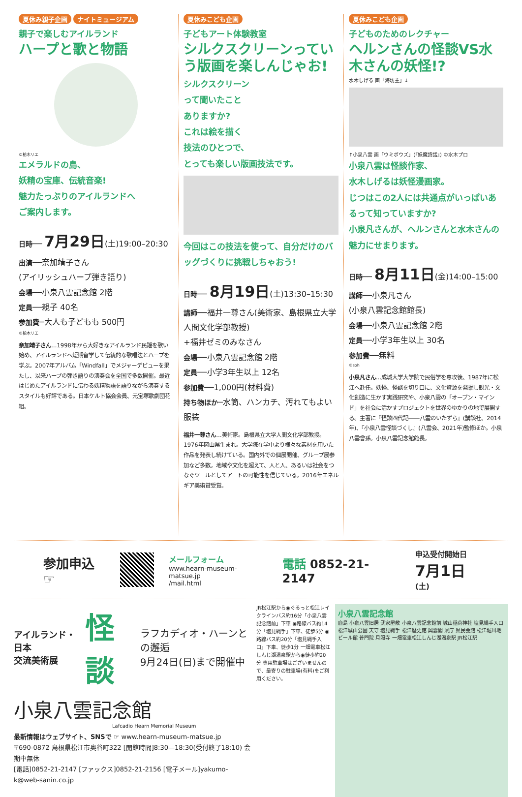夏休み親子企画 ナイトミュージアム
親子で楽しむアイルランド
ハープと歌と物語
©柏木リエ
エメラルドの島、
妖精の宝庫、伝統音楽!
魅力たっぷりのアイルランドへ
ご案内します。
日時── 7月29日(土)19:00–20:30
出演──奈加靖子さん
(アイリッシュハープ弾き語り)
会場──小泉八雲記念館 2階
定員──親子 40名
参加費─大人も子どもも 500円
©柏木リエ
奈加靖子さん…1998年から大好きなアイルランド民謡を歌い始め、アイルランドへ短期留学して伝統的な歌唱法とハープを学ぶ。2007年アルバム「Windfall」でメジャーデビューを果たし、以来ハープの弾き語りの演奏会を全国で多数開催。最近はじめたアイルランドに伝わる妖精物語を語りながら演奏するスタイルも好評である。日本ケルト協会会員、元宝塚歌劇団花組。
夏休みこども企画
子どもアート体験教室
シルクスクリーンっていう版画を楽しんじゃお!
シルクスクリーン
って聞いたこと
ありますか?
これは絵を描く
技法のひとつで、
とっても楽しい版画技法です。
今回はこの技法を使って、自分だけのバッグづくりに挑戦しちゃおう!
日時── 8月19日(土)13:30–15:30
講師──福井一尊さん(美術家、島根県立大学人間文化学部教授)
+福井ゼミのみなさん
会場──小泉八雲記念館 2階
定員──小学3年生以上 12名
参加費──1,000円(材料費)
持ち物ほか─水筒、ハンカチ、汚れてもよい服装
福井一尊さん…美術家。島根県立大学人間文化学部教授。1976年岡山県生まれ。大学院在学中より様々な素材を用いた作品を発表し続けている。国内外での個展開催、グループ展参加など多数。地域や文化を超えて、人と人、あるいは社会をつなぐツールとしてアートの可能性を信じている。2016年エネルギア美術賞受賞。
夏休みこども企画
子どものためのレクチャー
ヘルンさんの怪談VS水木さんの妖怪!?
水木しげる 画「海坊主」↓
↑小泉八雲 画「ウミボウズ」(『妖魔詩話』) ©水木プロ
小泉八雲は怪談作家、
水木しげるは妖怪漫画家。
じつはこの2人には共通点がいっぱいあるって知っていますか?
小泉凡さんが、ヘルンさんと水木さんの魅力にせまります。
日時── 8月11日(金)14:00–15:00
講師──小泉凡さん
(小泉八雲記念館館長)
会場──小泉八雲記念館 2階
定員──小学3年生以上 30名
参加費──無料
©soh
小泉凡さん…成城大学大学院で民俗学を専攻後、1987年に松江へ赴任。妖怪、怪談を切り口に、文化資源を発掘し観光・文化創造に生かす実践研究や、小泉八雲の「オープン・マインド」を社会に活かすプロジェクトを世界のゆかりの地で展開する。主著に『怪談四代記――八雲のいたずら』(講談社、2014年)、『小泉八雲怪談づくし』(八雲会、2021年)監修ほか。小泉八雲曾孫。小泉八雲記念館館長。
参加申込☞
メールフォーム
www.hearn-museum-matsue.jp
/mail.html
電話 0852-21-2147
申込受付開始日
7月1日(土)
アイルランド・日本
交流美術展 怪談 ラフカディオ・ハーンとの邂逅
9月24日(日)まで開催中
小泉八雲記念館
Lafcadio Hearn Memorial Museum
最新情報はウェブサイト、SNSで ☞ www.hearn-museum-matsue.jp
〒690-0872 島根県松江市奥谷町322 [開館時間]8:30—18:30(受付終了18:10) 会期中無休
[電話]0852-21-2147 [ファックス]0852-21-2156 [電子メール]yakumo-k@web-sanin.co.jp
JR松江駅から◉ぐるっと松江レイクラインバス約16分「小泉八雲記念館前」下車 ◉路線バス約14分「塩見縄手」下車、徒歩5分 ◉路線バス約20分「塩見縄手入口」下車、徒歩1分 一畑電車松江しんじ湖温泉駅から◉徒歩約20分 専用駐車場はございませんので、最寄りの駐車場(有料)をご利用ください。
小泉八雲記念館
鹿島 小泉八雲旧居 武家屋敷 小泉八雲記念館前 城山稲荷神社 塩見縄手入口 松江城山公園 天守 塩見縄手 松江歴史館 興雲閣 県庁 県民会館 松江堀川地ビール館 普門院 月照寺 一畑電車松江しんじ湖温泉駅 JR松江駅